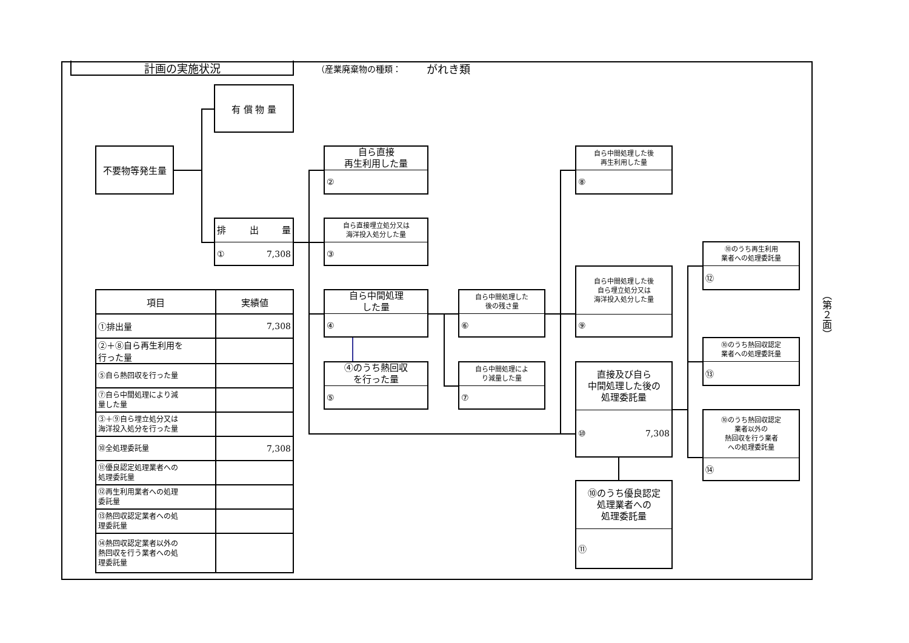計画の実施状況
（産業廃棄物の種類：　　　がれき類
有 償 物 量
不要物等発生量
排 出 量
① 7,308
自ら直接
再生利用した量
②
自ら直接埋立処分又は
海洋投入処分した量
③
自ら中間処理
した量
④
④のうち熱回収
を行った量
⑤
自ら中間処理した
後の残さ量
⑥
自ら中間処理によ
り減量した量
⑦
自ら中間処理した後
再生利用した量
⑧
自ら中間処理した後
自ら埋立処分又は
海洋投入処分した量
⑨
直接及び自ら
中間処理した後の
処理委託量
⑩ 7,308
⑩のうち優良認定
処理業者への
処理委託量
⑪
⑩のうち再生利用
業者への処理委託量
⑫
⑩のうち熱回収認定
業者への処理委託量
⑬
⑩のうち熱回収認定
業者以外の
熱回収を行う業者
への処理委託量
⑭
| 項目 | 実績値 |
| --- | --- |
| ①排出量 | 7,308 |
| ②＋⑧自ら再生利用を 行った量 | |
| ⑤自ら熱回収を行った量 | |
| ⑦自ら中間処理により減 量した量 | |
| ③＋⑨自ら埋立処分又は 海洋投入処分を行った量 | |
| ⑩全処理委託量 | 7,308 |
| ⑪優良認定処理業者への 処理委託量 | |
| ⑫再生利用業者への処理 委託量 | |
| ⑬熱回収認定業者への処 理委託量 | |
| ⑭熱回収認定業者以外の 熱回収を行う業者への処 理委託量 | |
（第２面）